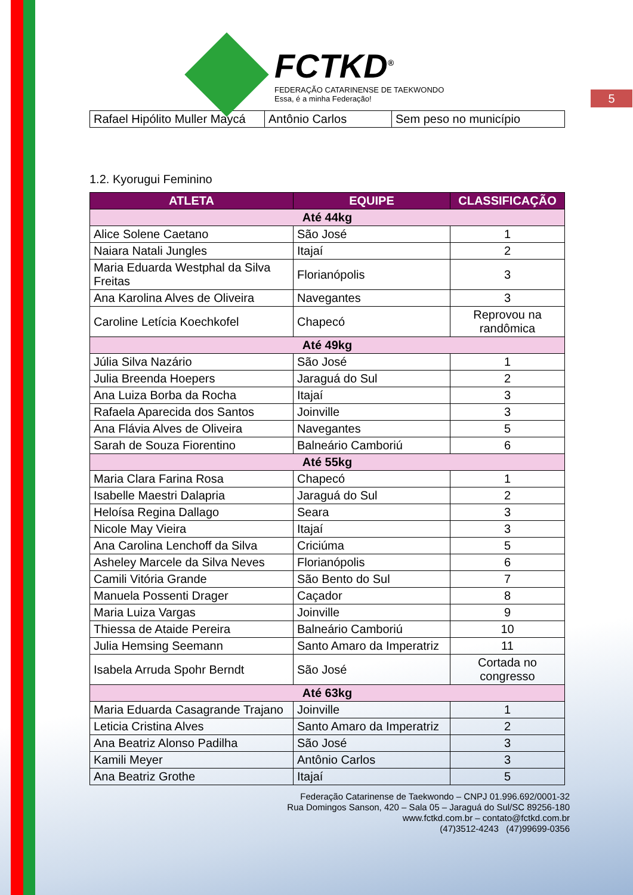5
FCTKD<sup>®</sup>
FEDERAÇÃO CATARINENSE DE TAEKWONDO
Essa, é a minha Federação!
| Rafael Hipólito Muller Maycá | Antônio Carlos | Sem peso no município |
1.2. Kyorugui Feminino
| ATLETA | EQUIPE | CLASSIFICAÇÃO |
| --- | --- | --- |
| Até 44kg | | |
| Alice Solene Caetano | São José | 1 |
| Naiara Natali Jungles | Itajaí | 2 |
| Maria Eduarda Westphal da Silva Freitas | Florianópolis | 3 |
| Ana Karolina Alves de Oliveira | Navegantes | 3 |
| Caroline Letícia Koechkofel | Chapecó | Reprovou na randômica |
| Até 49kg | | |
| Júlia Silva Nazário | São José | 1 |
| Julia Breenda Hoepers | Jaraguá do Sul | 2 |
| Ana Luiza Borba da Rocha | Itajaí | 3 |
| Rafaela Aparecida dos Santos | Joinville | 3 |
| Ana Flávia Alves de Oliveira | Navegantes | 5 |
| Sarah de Souza Fiorentino | Balneário Camboriú | 6 |
| Até 55kg | | |
| Maria Clara Farina Rosa | Chapecó | 1 |
| Isabelle Maestri Dalapria | Jaraguá do Sul | 2 |
| Heloísa Regina Dallago | Seara | 3 |
| Nicole May Vieira | Itajaí | 3 |
| Ana Carolina Lenchoff da Silva | Criciúma | 5 |
| Asheley Marcele da Silva Neves | Florianópolis | 6 |
| Camili Vitória Grande | São Bento do Sul | 7 |
| Manuela Possenti Drager | Caçador | 8 |
| Maria Luiza Vargas | Joinville | 9 |
| Thiessa de Ataide Pereira | Balneário Camboriú | 10 |
| Julia Hemsing Seemann | Santo Amaro da Imperatriz | 11 |
| Isabela Arruda Spohr Berndt | São José | Cortada no congresso |
| Até 63kg | | |
| Maria Eduarda Casagrande Trajano | Joinville | 1 |
| Leticia Cristina Alves | Santo Amaro da Imperatriz | 2 |
| Ana Beatriz Alonso Padilha | São José | 3 |
| Kamili Meyer | Antônio Carlos | 3 |
| Ana Beatriz Grothe | Itajaí | 5 |
Federação Catarinense de Taekwondo – CNPJ 01.996.692/0001-32
Rua Domingos Sanson, 420 – Sala 05 – Jaraguá do Sul/SC 89256-180
www.fctkd.com.br – contato@fctkd.com.br
(47)3512-4243 (47)99699-0356